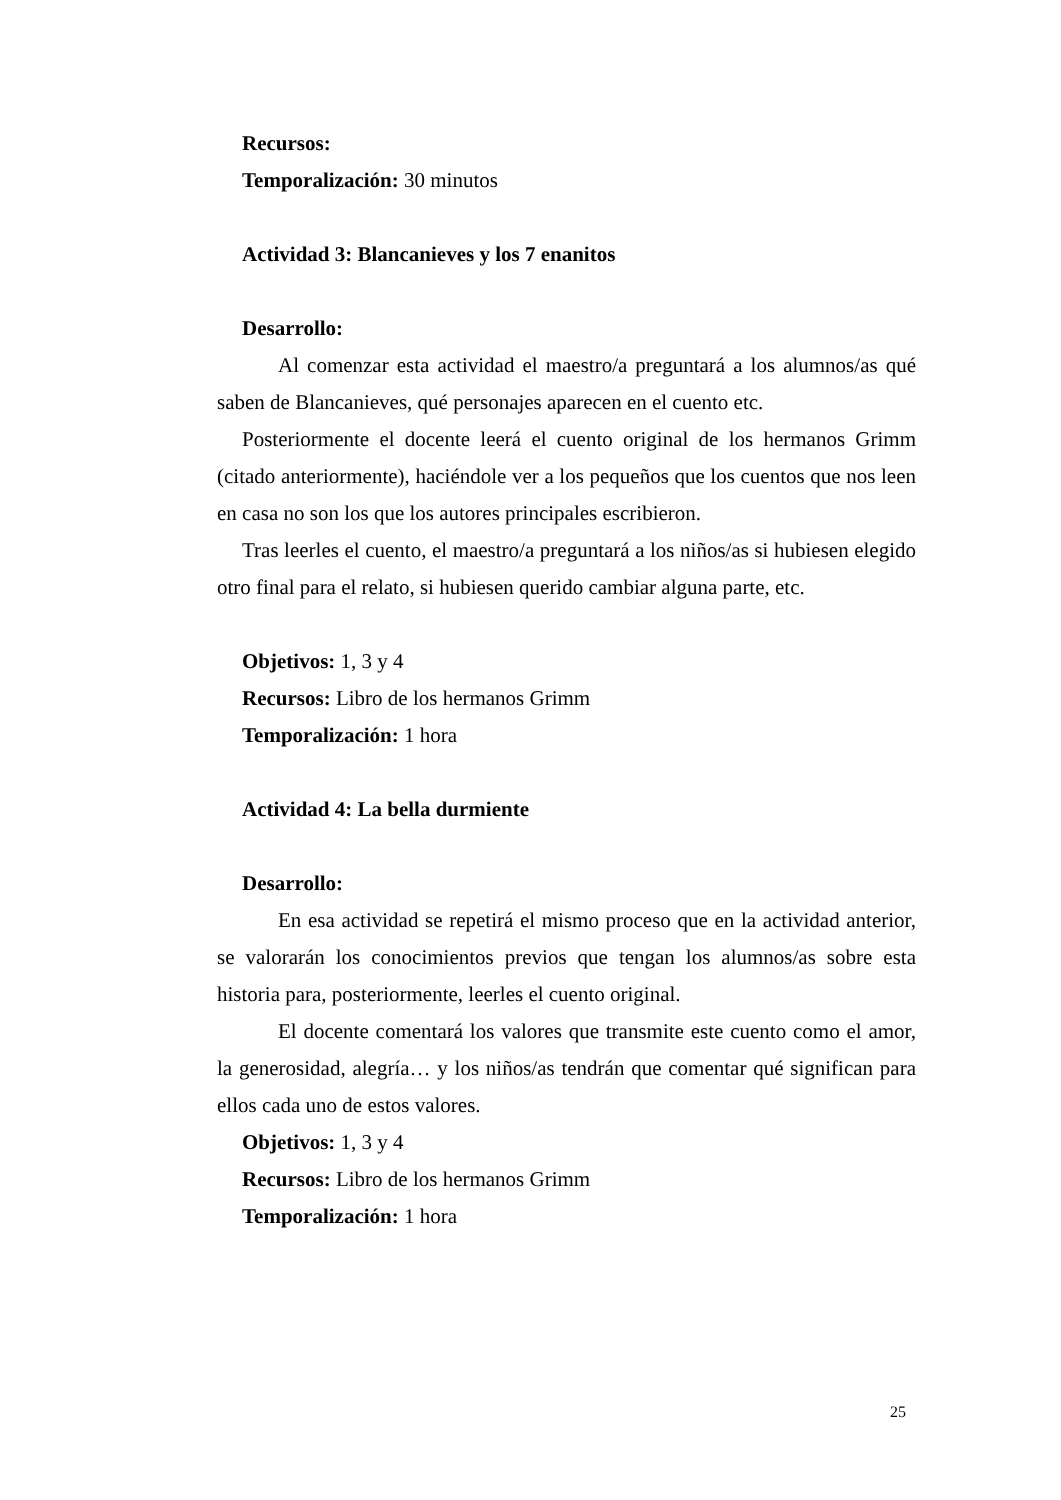Recursos:
Temporalización: 30 minutos
Actividad 3: Blancanieves y los 7 enanitos
Desarrollo:
Al comenzar esta actividad el maestro/a preguntará a los alumnos/as qué saben de Blancanieves, qué personajes aparecen en el cuento etc.
Posteriormente el docente leerá el cuento original de los hermanos Grimm (citado anteriormente), haciéndole ver a los pequeños que los cuentos que nos leen en casa no son los que los autores principales escribieron.
Tras leerles el cuento, el maestro/a preguntará a los niños/as si hubiesen elegido otro final para el relato, si hubiesen querido cambiar alguna parte, etc.
Objetivos: 1, 3 y 4
Recursos: Libro de los hermanos Grimm
Temporalización: 1 hora
Actividad 4: La bella durmiente
Desarrollo:
En esa actividad se repetirá el mismo proceso que en la actividad anterior, se valorarán los conocimientos previos que tengan los alumnos/as sobre esta historia para, posteriormente, leerles el cuento original.
El docente comentará los valores que transmite este cuento como el amor, la generosidad, alegría… y los niños/as tendrán que comentar qué significan para ellos cada uno de estos valores.
Objetivos: 1, 3 y 4
Recursos: Libro de los hermanos Grimm
Temporalización: 1 hora
25